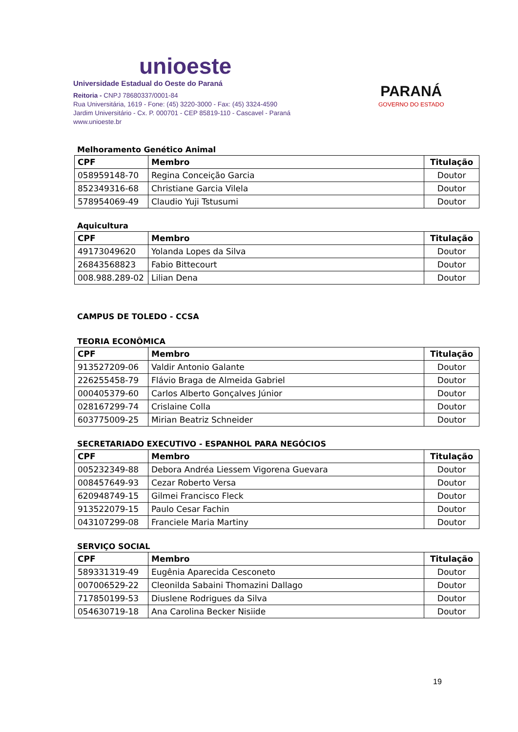unioeste
Universidade Estadual do Oeste do Paraná
Reitoria - CNPJ 78680337/0001-84
Rua Universitária, 1619 - Fone: (45) 3220-3000 - Fax: (45) 3324-4590
Jardim Universitário - Cx. P. 000701 - CEP 85819-110 - Cascavel - Paraná
www.unioeste.br
PARANÁ
GOVERNO DO ESTADO
Melhoramento Genético Animal
| CPF | Membro | Titulação |
| --- | --- | --- |
| 058959148-70 | Regina Conceição Garcia | Doutor |
| 852349316-68 | Christiane Garcia Vilela | Doutor |
| 578954069-49 | Claudio Yuji Tstusumi | Doutor |
Aquicultura
| CPF | Membro | Titulação |
| --- | --- | --- |
| 49173049620 | Yolanda Lopes da Silva | Doutor |
| 26843568823 | Fabio Bittecourt | Doutor |
| 008.988.289-02 | Lilian Dena | Doutor |
CAMPUS DE TOLEDO - CCSA
TEORIA ECONÔMICA
| CPF | Membro | Titulação |
| --- | --- | --- |
| 913527209-06 | Valdir Antonio Galante | Doutor |
| 226255458-79 | Flávio Braga de Almeida Gabriel | Doutor |
| 000405379-60 | Carlos Alberto Gonçalves Júnior | Doutor |
| 028167299-74 | Crislaine Colla | Doutor |
| 603775009-25 | Mirian Beatriz Schneider | Doutor |
SECRETARIADO EXECUTIVO - ESPANHOL PARA NEGÓCIOS
| CPF | Membro | Titulação |
| --- | --- | --- |
| 005232349-88 | Debora Andréa Liessem Vigorena Guevara | Doutor |
| 008457649-93 | Cezar Roberto Versa | Doutor |
| 620948749-15 | Gilmei Francisco Fleck | Doutor |
| 913522079-15 | Paulo Cesar Fachin | Doutor |
| 043107299-08 | Franciele Maria Martiny | Doutor |
SERVIÇO SOCIAL
| CPF | Membro | Titulação |
| --- | --- | --- |
| 589331319-49 | Eugênia Aparecida Cesconeto | Doutor |
| 007006529-22 | Cleonilda Sabaini Thomazini Dallago | Doutor |
| 717850199-53 | Diuslene Rodrigues da Silva | Doutor |
| 054630719-18 | Ana Carolina Becker Nisiide | Doutor |
19